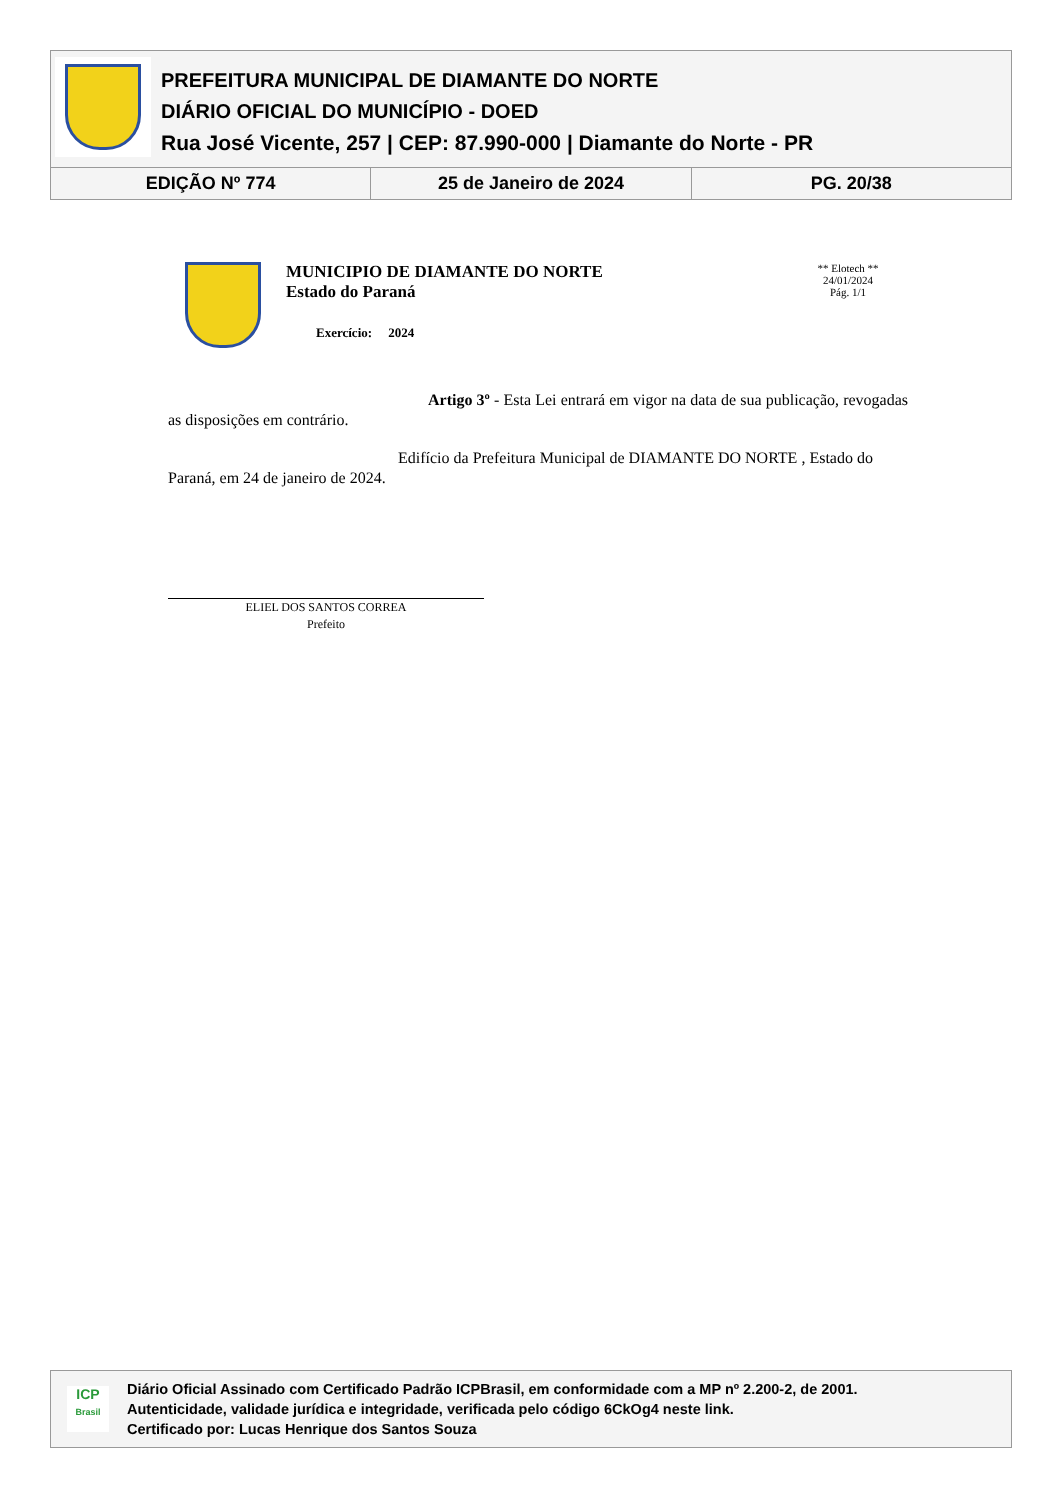PREFEITURA MUNICIPAL DE DIAMANTE DO NORTE
DIÁRIO OFICIAL DO MUNICÍPIO - DOED
Rua José Vicente, 257 | CEP: 87.990-000 | Diamante do Norte - PR
EDIÇÃO Nº 774 25 de Janeiro de 2024 PG. 20/38
MUNICIPIO DE DIAMANTE DO NORTE
Estado do Paraná
Exercício: 2024
** Elotech **
24/01/2024
Pág. 1/1
Artigo 3º - Esta Lei entrará em vigor na data de sua publicação, revogadas as disposições em contrário.
Edifício da Prefeitura Municipal de DIAMANTE DO NORTE , Estado do Paraná, em 24 de janeiro de 2024.
ELIEL DOS SANTOS CORREA
Prefeito
ICP
Brasil
Diário Oficial Assinado com Certificado Padrão ICPBrasil, em conformidade com a MP nº 2.200-2, de 2001.
Autenticidade, validade jurídica e integridade, verificada pelo código 6CkOg4 neste link.
Certificado por: Lucas Henrique dos Santos Souza